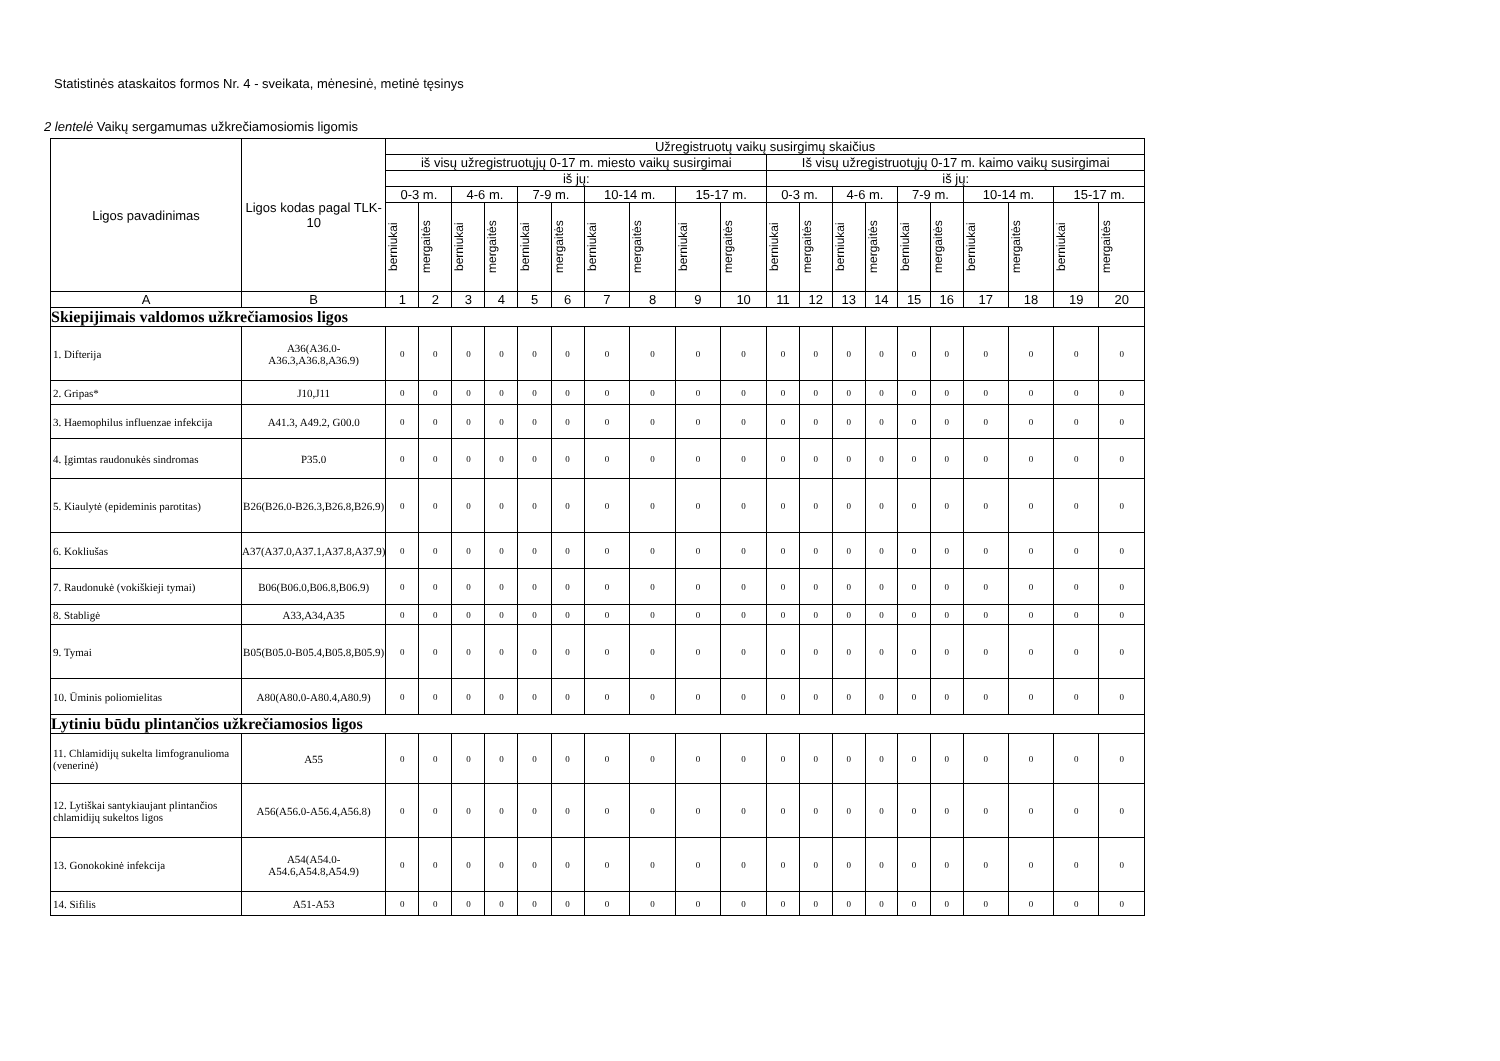Statistinės ataskaitos formos Nr. 4 - sveikata, mėnesinė, metinė tęsinys
2 lentelė Vaikų sergamumas užkrečiamosiomis ligomis
| Ligos pavadinimas | Ligos kodas pagal TLK-10 | Užregistruotų vaikų susirgimų skaičius | | | | | | | | | | | | | | | | | | | |
| --- | --- | --- | --- | --- | --- | --- | --- | --- | --- | --- | --- | --- | --- | --- | --- | --- | --- | --- | --- | --- | --- |
| | | iš visų užregistruotųjų 0-17 m. miesto vaikų susirgimai | | | | | | | | | | Iš visų užregistruotųjų 0-17 m. kaimo vaikų susirgimai | | | | | | | | | |
| | | iš jų: | | | | | | | | | | iš jų: | | | | | | | | | |
| | | 0-3 m. | | 4-6 m. | | 7-9 m. | | 10-14 m. | | 15-17 m. | | 0-3 m. | | 4-6 m. | | 7-9 m. | | 10-14 m. | | 15-17 m. | |
| | | berniukai | mergaitės | berniukai | mergaitės | berniukai | mergaitės | berniukai | mergaitės | berniukai | mergaitės | berniukai | mergaitės | berniukai | mergaitės | berniukai | mergaitės | berniukai | mergaitės | berniukai | mergaitės |
| A | B | 1 | 2 | 3 | 4 | 5 | 6 | 7 | 8 | 9 | 10 | 11 | 12 | 13 | 14 | 15 | 16 | 17 | 18 | 19 | 20 |
| Skiepijimais valdomos užkrečiamosios ligos | | | | | | | | | | | | | | | | | | | | | |
| 1. Difterija | A36(A36.0-A36.3,A36.8,A36.9) | 0 | 0 | 0 | 0 | 0 | 0 | 0 | 0 | 0 | 0 | 0 | 0 | 0 | 0 | 0 | 0 | 0 | 0 | 0 | 0 |
| 2. Gripas* | J10,J11 | 0 | 0 | 0 | 0 | 0 | 0 | 0 | 0 | 0 | 0 | 0 | 0 | 0 | 0 | 0 | 0 | 0 | 0 | 0 | 0 |
| 3. Haemophilus influenzae infekcija | A41.3, A49.2, G00.0 | 0 | 0 | 0 | 0 | 0 | 0 | 0 | 0 | 0 | 0 | 0 | 0 | 0 | 0 | 0 | 0 | 0 | 0 | 0 | 0 |
| 4. Įgimtas raudonukės sindromas | P35.0 | 0 | 0 | 0 | 0 | 0 | 0 | 0 | 0 | 0 | 0 | 0 | 0 | 0 | 0 | 0 | 0 | 0 | 0 | 0 | 0 |
| 5. Kiaulytė (epideminis parotitas) | B26(B26.0-B26.3,B26.8,B26.9) | 0 | 0 | 0 | 0 | 0 | 0 | 0 | 0 | 0 | 0 | 0 | 0 | 0 | 0 | 0 | 0 | 0 | 0 | 0 | 0 |
| 6. Kokliušas | A37(A37.0,A37.1,A37.8,A37.9) | 0 | 0 | 0 | 0 | 0 | 0 | 0 | 0 | 0 | 0 | 0 | 0 | 0 | 0 | 0 | 0 | 0 | 0 | 0 | 0 |
| 7. Raudonukė (vokiškieji tymai) | B06(B06.0,B06.8,B06.9) | 0 | 0 | 0 | 0 | 0 | 0 | 0 | 0 | 0 | 0 | 0 | 0 | 0 | 0 | 0 | 0 | 0 | 0 | 0 | 0 |
| 8. Stabligė | A33,A34,A35 | 0 | 0 | 0 | 0 | 0 | 0 | 0 | 0 | 0 | 0 | 0 | 0 | 0 | 0 | 0 | 0 | 0 | 0 | 0 | 0 |
| 9. Tymai | B05(B05.0-B05.4,B05.8,B05.9) | 0 | 0 | 0 | 0 | 0 | 0 | 0 | 0 | 0 | 0 | 0 | 0 | 0 | 0 | 0 | 0 | 0 | 0 | 0 | 0 |
| 10. Ūminis poliomielitas | A80(A80.0-A80.4,A80.9) | 0 | 0 | 0 | 0 | 0 | 0 | 0 | 0 | 0 | 0 | 0 | 0 | 0 | 0 | 0 | 0 | 0 | 0 | 0 | 0 |
| Lytiniu būdu plintančios užkrečiamosios ligos | | | | | | | | | | | | | | | | | | | | | |
| 11. Chlamidijų sukelta limfogranulioma (venerinė) | A55 | 0 | 0 | 0 | 0 | 0 | 0 | 0 | 0 | 0 | 0 | 0 | 0 | 0 | 0 | 0 | 0 | 0 | 0 | 0 | 0 |
| 12. Lytiškai santykiaujant plintančios chlamidijų sukeltos ligos | A56(A56.0-A56.4,A56.8) | 0 | 0 | 0 | 0 | 0 | 0 | 0 | 0 | 0 | 0 | 0 | 0 | 0 | 0 | 0 | 0 | 0 | 0 | 0 | 0 |
| 13. Gonokokinė infekcija | A54(A54.0-A54.6,A54.8,A54.9) | 0 | 0 | 0 | 0 | 0 | 0 | 0 | 0 | 0 | 0 | 0 | 0 | 0 | 0 | 0 | 0 | 0 | 0 | 0 | 0 |
| 14. Sifilis | A51-A53 | 0 | 0 | 0 | 0 | 0 | 0 | 0 | 0 | 0 | 0 | 0 | 0 | 0 | 0 | 0 | 0 | 0 | 0 | 0 | 0 |